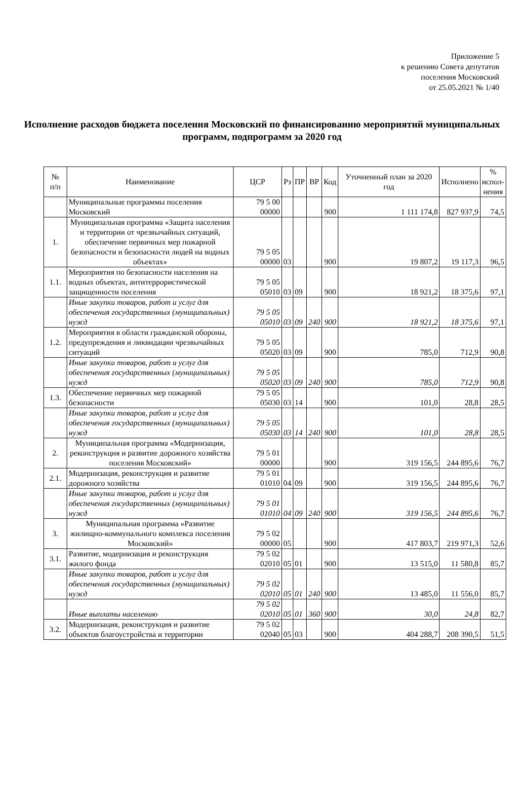Приложение 5
к решению Совета депутатов
поселения Московский
от 25.05.2021 № 1/40
Исполнение расходов бюджета поселения Московский по финансированию мероприятий муниципальных программ, подпрограмм за 2020 год
| № п/п | Наименование | ЦСР | Рз | ПР | ВР | Код | Уточненный план за 2020 год | Исполнено | % испол- нения |
| --- | --- | --- | --- | --- | --- | --- | --- | --- | --- |
| | Муниципальные программы поселения Московский | 79 5 00 00000 | | | | 900 | 1 111 174,8 | 827 937,9 | 74,5 |
| 1. | Муниципальная программа «Защита населения и территории от чрезвычайных ситуаций, обеспечение первичных мер пожарной безопасности и безопасности людей на водных объектах» | 79 5 05 00000 | 03 | | | 900 | 19 807,2 | 19 117,3 | 96,5 |
| 1.1. | Мероприятия по безопасности населения на водных объектах, антитеррористической защищенности поселения | 79 5 05 05010 | 03 | 09 | | 900 | 18 921,2 | 18 375,6 | 97,1 |
| | Иные закупки товаров, работ и услуг для обеспечения государственных (муниципальных) нужд | 79 5 05 05010 | 03 | 09 | 240 | 900 | 18 921,2 | 18 375,6 | 97,1 |
| 1.2. | Мероприятия в области гражданской обороны, предупреждения и ликвидации чрезвычайных ситуаций | 79 5 05 05020 | 03 | 09 | | 900 | 785,0 | 712,9 | 90,8 |
| | Иные закупки товаров, работ и услуг для обеспечения государственных (муниципальных) нужд | 79 5 05 05020 | 03 | 09 | 240 | 900 | 785,0 | 712,9 | 90,8 |
| 1.3. | Обеспечение первичных мер пожарной безопасности | 79 5 05 05030 | 03 | 14 | | 900 | 101,0 | 28,8 | 28,5 |
| | Иные закупки товаров, работ и услуг для обеспечения государственных (муниципальных) нужд | 79 5 05 05030 | 03 | 14 | 240 | 900 | 101,0 | 28,8 | 28,5 |
| 2. | Муниципальная программа «Модернизация, реконструкция и развитие дорожного хозяйства поселения Московский» | 79 5 01 00000 | | | | 900 | 319 156,5 | 244 895,6 | 76,7 |
| 2.1. | Модернизация, реконструкция и развитие дорожного хозяйства | 79 5 01 01010 | 04 | 09 | | 900 | 319 156,5 | 244 895,6 | 76,7 |
| | Иные закупки товаров, работ и услуг для обеспечения государственных (муниципальных) нужд | 79 5 01 01010 | 04 | 09 | 240 | 900 | 319 156,5 | 244 895,6 | 76,7 |
| 3. | Муниципальная программа «Развитие жилищно-коммунального комплекса поселения Московский» | 79 5 02 00000 | 05 | | | 900 | 417 803,7 | 219 971,3 | 52,6 |
| 3.1. | Развитие, модернизация и реконструкция жилого фонда | 79 5 02 02010 | 05 | 01 | | 900 | 13 515,0 | 11 580,8 | 85,7 |
| | Иные закупки товаров, работ и услуг для обеспечения государственных (муниципальных) нужд | 79 5 02 02010 | 05 | 01 | 240 | 900 | 13 485,0 | 11 556,0 | 85,7 |
| | Иные выплаты населению | 79 5 02 02010 | 05 | 01 | 360 | 900 | 30,0 | 24,8 | 82,7 |
| 3.2. | Модернизация, реконструкция и развитие объектов благоустройства и территории | 79 5 02 02040 | 05 | 03 | | 900 | 404 288,7 | 208 390,5 | 51,5 |